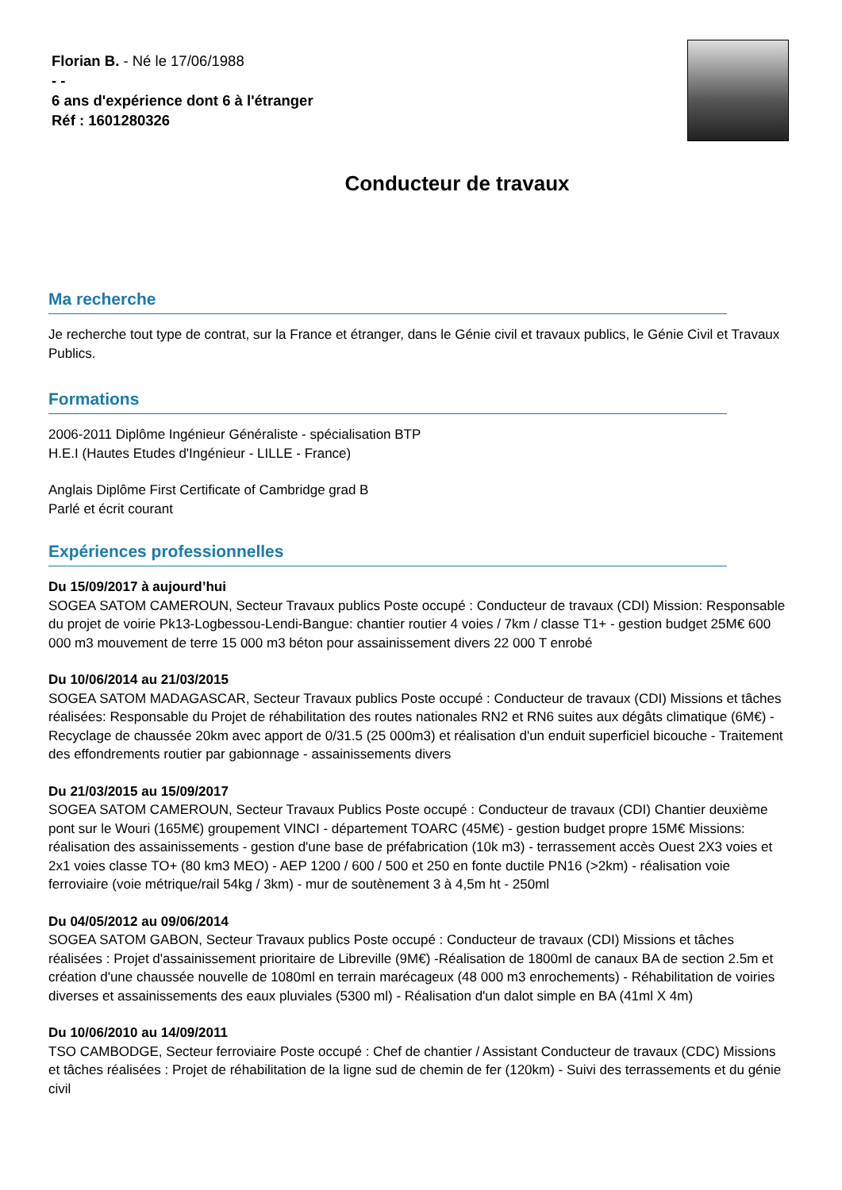Florian B. - Né le 17/06/1988
- -
6 ans d'expérience dont 6 à l'étranger
Réf : 1601280326
Conducteur de travaux
Ma recherche
Je recherche tout type de contrat, sur la France et étranger, dans le Génie civil et travaux publics, le Génie Civil et Travaux Publics.
Formations
2006-2011 Diplôme Ingénieur Généraliste - spécialisation BTP
H.E.I (Hautes Etudes d'Ingénieur - LILLE - France)
Anglais Diplôme First Certificate of Cambridge grad B
Parlé et écrit courant
Expériences professionnelles
Du 15/09/2017 à aujourd’hui
SOGEA SATOM CAMEROUN, Secteur Travaux publics Poste occupé : Conducteur de travaux (CDI) Mission: Responsable du projet de voirie Pk13-Logbessou-Lendi-Bangue: chantier routier 4 voies / 7km / classe T1+ - gestion budget 25M€ 600 000 m3 mouvement de terre 15 000 m3 béton pour assainissement divers 22 000 T enrobé
Du 10/06/2014 au 21/03/2015
SOGEA SATOM MADAGASCAR, Secteur Travaux publics Poste occupé : Conducteur de travaux (CDI) Missions et tâches réalisées: Responsable du Projet de réhabilitation des routes nationales RN2 et RN6 suites aux dégâts climatique (6M€) - Recyclage de chaussée 20km avec apport de 0/31.5 (25 000m3) et réalisation d'un enduit superficiel bicouche - Traitement des effondrements routier par gabionnage - assainissements divers
Du 21/03/2015 au 15/09/2017
SOGEA SATOM CAMEROUN, Secteur Travaux Publics Poste occupé : Conducteur de travaux (CDI) Chantier deuxième pont sur le Wouri (165M€) groupement VINCI - département TOARC (45M€) - gestion budget propre 15M€ Missions: réalisation des assainissements - gestion d'une base de préfabrication (10k m3) - terrassement accès Ouest 2X3 voies et 2x1 voies classe TO+ (80 km3 MEO) - AEP 1200 / 600 / 500 et 250 en fonte ductile PN16 (>2km) - réalisation voie ferroviaire (voie métrique/rail 54kg / 3km) - mur de soutènement 3 à 4,5m ht - 250ml
Du 04/05/2012 au 09/06/2014
SOGEA SATOM GABON, Secteur Travaux publics Poste occupé : Conducteur de travaux (CDI) Missions et tâches réalisées : Projet d'assainissement prioritaire de Libreville (9M€) -Réalisation de 1800ml de canaux BA de section 2.5m et création d'une chaussée nouvelle de 1080ml en terrain marécageux (48 000 m3 enrochements) - Réhabilitation de voiries diverses et assainissements des eaux pluviales (5300 ml) - Réalisation d'un dalot simple en BA (41ml X 4m)
Du 10/06/2010 au 14/09/2011
TSO CAMBODGE, Secteur ferroviaire Poste occupé : Chef de chantier / Assistant Conducteur de travaux (CDC) Missions et tâches réalisées : Projet de réhabilitation de la ligne sud de chemin de fer (120km) - Suivi des terrassements et du génie civil